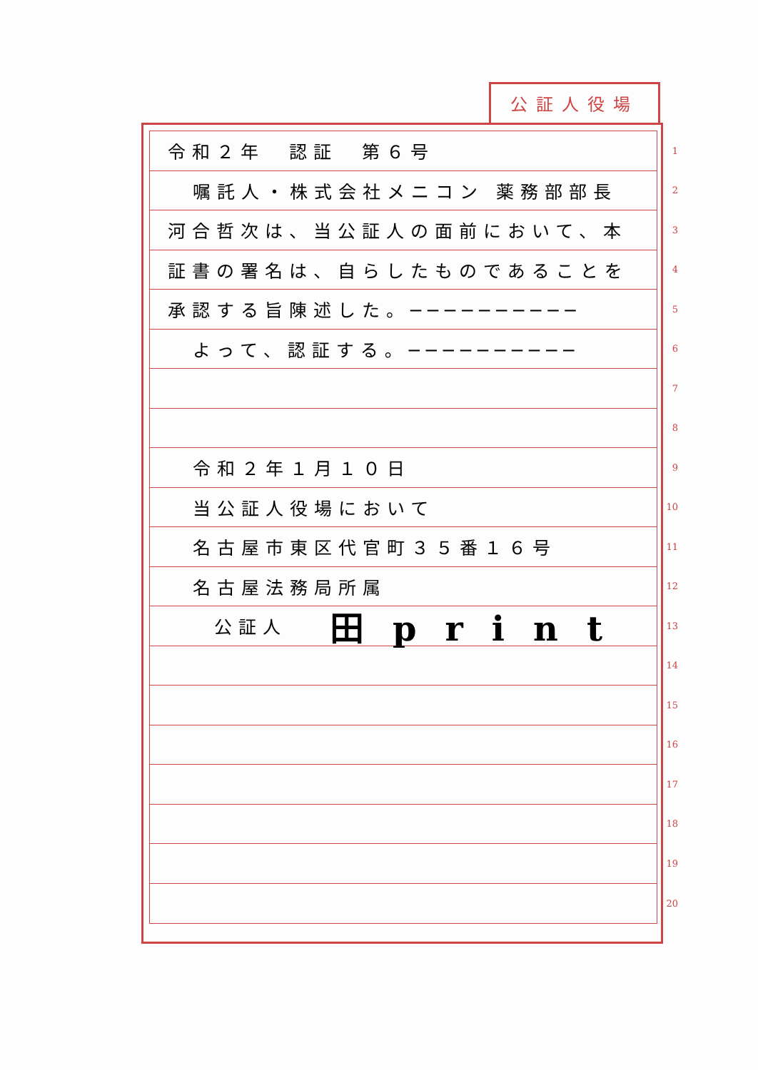公証人役場
令和２年　認証　第６号 1
嘱託人・株式会社メニコン 薬務部部長 2
河合哲次は、当公証人の面前において、本 3
証書の署名は、自らしたものであることを 4
承認する旨陳述した。────────── 5
よって、認証する。────────── 6
7
8
令和２年１月１０日 9
当公証人役場において 10
名古屋市東区代官町３５番１６号 11
名古屋法務局所属 12
公証人 田print 13
14
15
16
17
18
19
20